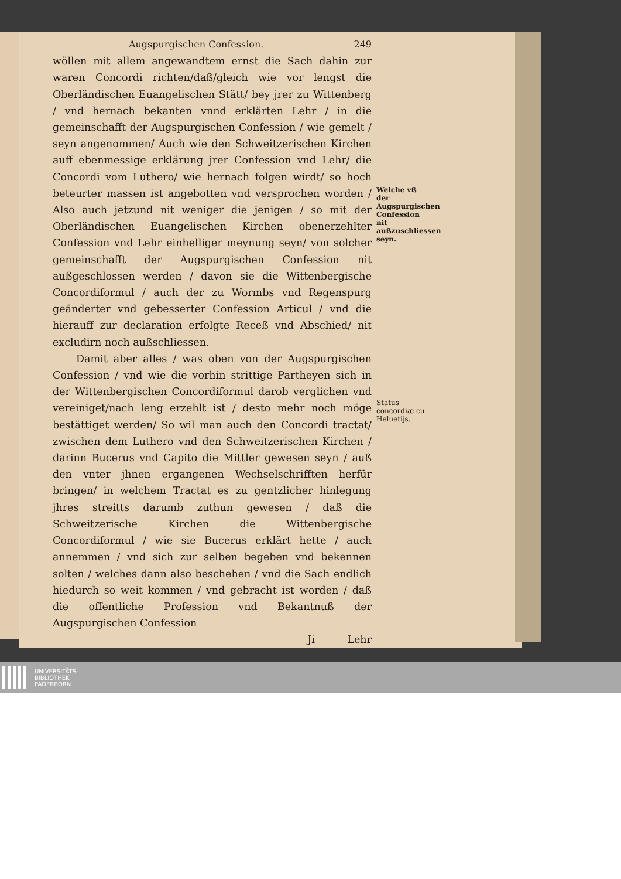Augspurgischen Confession. 249
wöllen mit allem angewandtem ernst die Sach dahin zur waren Concordi richten/daß/gleich wie vor lengst die Oberländischen Euangelischen Stätt/ bey jrer zu Wittenberg / vnd hernach bekanten vnnd erklärten Lehr / in die gemeinschafft der Augspurgischen Confession / wie gemelt / seyn angenommen/ Auch wie den Schweitzerischen Kirchen auff ebenmessige erklärung jrer Confession vnd Lehr/ die Concordi vom Luthero/ wie hernach folgen wirdt/ so hoch beteurter massen ist angebotten vnd versprochen worden / Also auch jetzund nit weniger die jenigen / so mit der Oberländischen Euangelischen Kirchen obenerzehlter Confession vnd Lehr einhelliger meynung seyn/ von solcher gemeinschafft der Augspurgischen Confession nit außgeschlossen werden / davon sie die Wittenbergische Concordiformul / auch der zu Wormbs vnd Regenspurg geänderter vnd gebesserter Confession Articul / vnd die hierauff zur declaration erfolgte Receß vnd Abschied/ nit excludirn noch außschliessen.
Damit aber alles / was oben von der Augspurgischen Confession / vnd wie die vorhin strittige Partheyen sich in der Wittenbergischen Concordiformul darob verglichen vnd vereiniget/nach leng erzehlt ist / desto mehr noch möge bestättiget werden/ So wil man auch den Concordi tractat/ zwischen dem Luthero vnd den Schweitzerischen Kirchen / darinn Bucerus vnd Capito die Mittler gewesen seyn / auß den vnter jhnen ergangenen Wechselschrifften herfür bringen/ in welchem Tractat es zu gentzlicher hinlegung jhres streitts darumb zuthun gewesen / daß die Schweitzerische Kirchen die Wittenbergische Concordiformul / wie sie Bucerus erklärt hette / auch annemmen / vnd sich zur selben begeben vnd bekennen solten / welches dann also beschehen / vnd die Sach endlich hiedurch so weit kommen / vnd gebracht ist worden / daß die offentliche Profession vnd Bekantnuß der Augspurgischen Confession
Ji Lehr
Welche vß der Augspurgischen Confession nit außzuschliessen seyn.
Status concordiæ cū Heluetijs.
UNIVERSITÄTS-
BIBLIOTHEK
PADERBORN